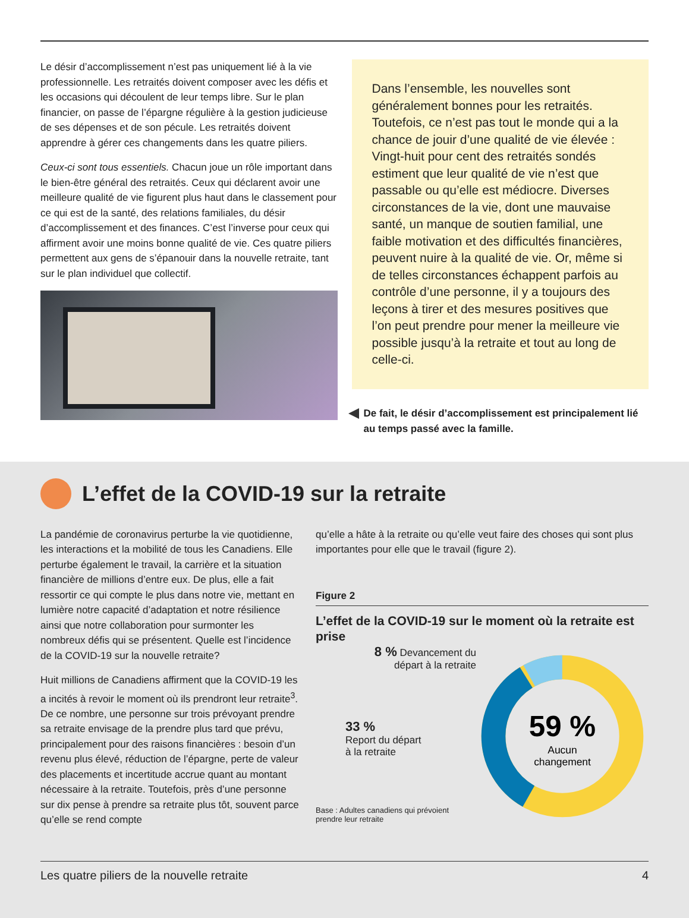Le désir d’accomplissement n’est pas uniquement lié à la vie professionnelle. Les retraités doivent composer avec les défis et les occasions qui découlent de leur temps libre. Sur le plan financier, on passe de l’épargne régulière à la gestion judicieuse de ses dépenses et de son pécule. Les retraités doivent apprendre à gérer ces changements dans les quatre piliers.
Ceux-ci sont tous essentiels. Chacun joue un rôle important dans le bien-être général des retraités. Ceux qui déclarent avoir une meilleure qualité de vie figurent plus haut dans le classement pour ce qui est de la santé, des relations familiales, du désir d’accomplissement et des finances. C’est l’inverse pour ceux qui affirment avoir une moins bonne qualité de vie. Ces quatre piliers permettent aux gens de s’épanouir dans la nouvelle retraite, tant sur le plan individuel que collectif.
Dans l’ensemble, les nouvelles sont généralement bonnes pour les retraités. Toutefois, ce n’est pas tout le monde qui a la chance de jouir d’une qualité de vie élevée : Vingt-huit pour cent des retraités sondés estiment que leur qualité de vie n’est que passable ou qu’elle est médiocre. Diverses circonstances de la vie, dont une mauvaise santé, un manque de soutien familial, une faible motivation et des difficultés financières, peuvent nuire à la qualité de vie. Or, même si de telles circonstances échappent parfois au contrôle d’une personne, il y a toujours des leçons à tirer et des mesures positives que l’on peut prendre pour mener la meilleure vie possible jusqu’à la retraite et tout au long de celle-ci.
De fait, le désir d’accomplissement est principalement lié au temps passé avec la famille.
L’effet de la COVID-19 sur la retraite
La pandémie de coronavirus perturbe la vie quotidienne, les interactions et la mobilité de tous les Canadiens. Elle perturbe également le travail, la carrière et la situation financière de millions d’entre eux. De plus, elle a fait ressortir ce qui compte le plus dans notre vie, mettant en lumière notre capacité d’adaptation et notre résilience ainsi que notre collaboration pour surmonter les nombreux défis qui se présentent. Quelle est l’incidence de la COVID-19 sur la nouvelle retraite?
Huit millions de Canadiens affirment que la COVID-19 les a incités à revoir le moment où ils prendront leur retraite<sup>3</sup>. De ce nombre, une personne sur trois prévoyant prendre sa retraite envisage de la prendre plus tard que prévu, principalement pour des raisons financières : besoin d’un revenu plus élevé, réduction de l’épargne, perte de valeur des placements et incertitude accrue quant au montant nécessaire à la retraite. Toutefois, près d’une personne sur dix pense à prendre sa retraite plus tôt, souvent parce qu’elle se rend compte
qu’elle a hâte à la retraite ou qu’elle veut faire des choses qui sont plus importantes pour elle que le travail (figure 2).
Figure 2
L’effet de la COVID-19 sur le moment où la retraite est prise
8 % Devancement du départ à la retraite
33 %
Report du départ
à la retraite
Base : Adultes canadiens qui prévoient prendre leur retraite
59 %
Aucun
changement
Les quatre piliers de la nouvelle retraite 4